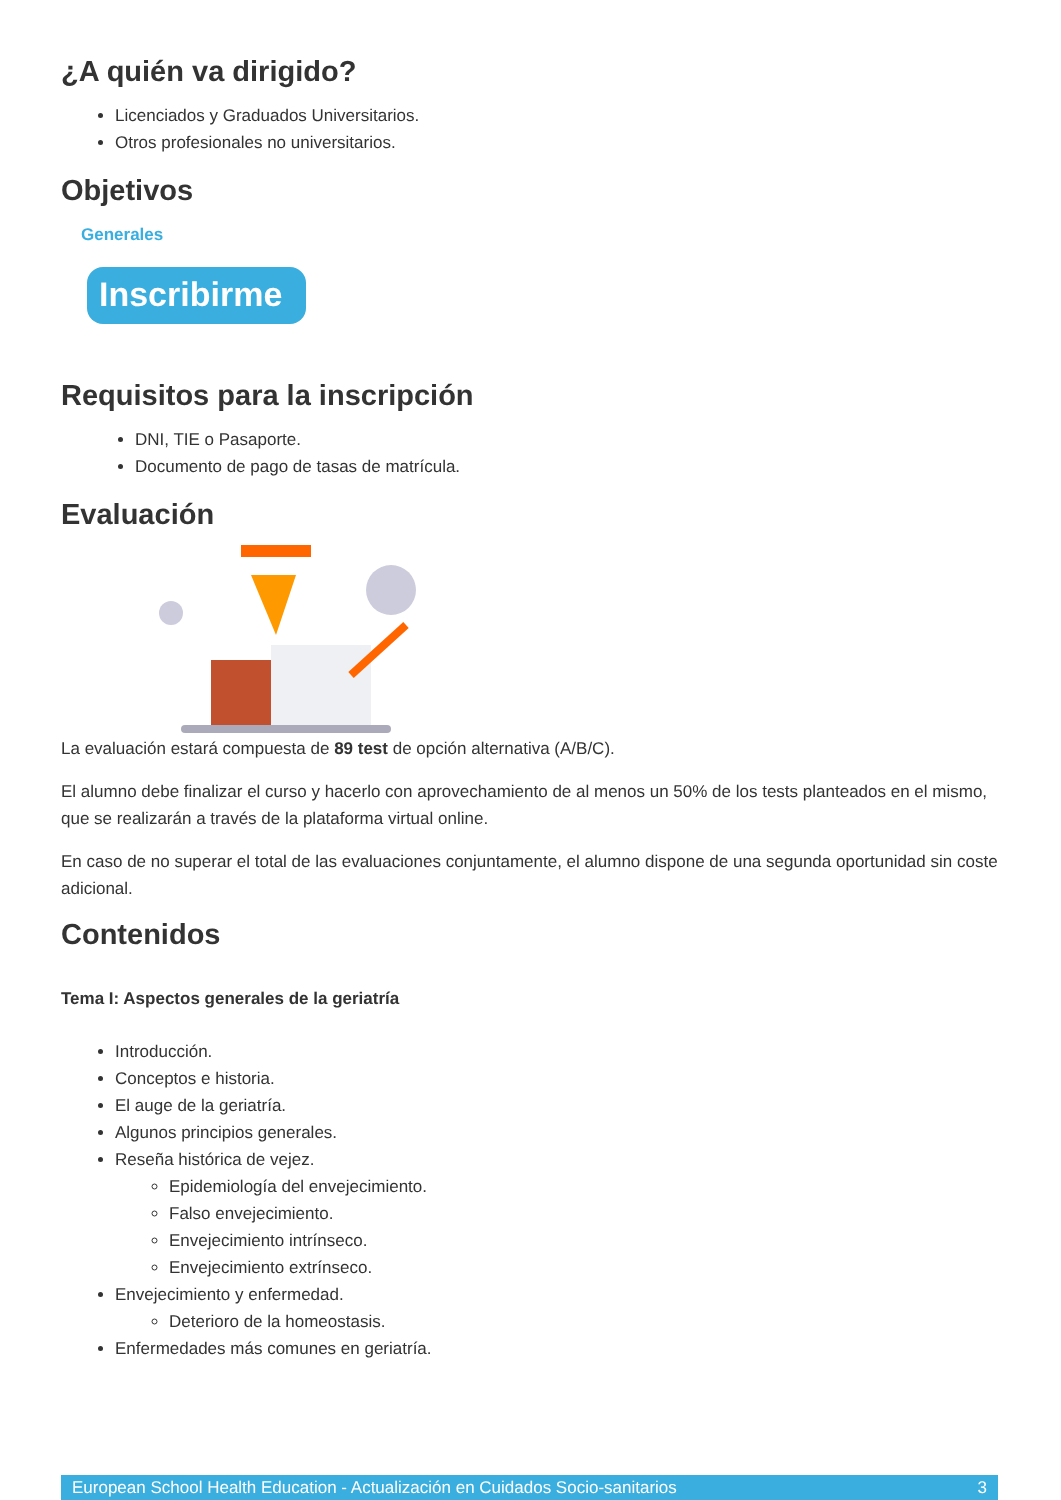¿A quién va dirigido?
Licenciados y Graduados Universitarios.
Otros profesionales no universitarios.
Objetivos
Generales
Inscribirme
Requisitos para la inscripción
DNI, TIE o Pasaporte.
Documento de pago de tasas de matrícula.
Evaluación
La evaluación estará compuesta de 89 test de opción alternativa (A/B/C).
El alumno debe finalizar el curso y hacerlo con aprovechamiento de al menos un 50% de los tests planteados en el mismo, que se realizarán a través de la plataforma virtual online.
En caso de no superar el total de las evaluaciones conjuntamente, el alumno dispone de una segunda oportunidad sin coste adicional.
Contenidos
Tema I: Aspectos generales de la geriatría
Introducción.
Conceptos e historia.
El auge de la geriatría.
Algunos principios generales.
Reseña histórica de vejez.
Epidemiología del envejecimiento.
Falso envejecimiento.
Envejecimiento intrínseco.
Envejecimiento extrínseco.
Envejecimiento y enfermedad.
Deterioro de la homeostasis.
Enfermedades más comunes en geriatría.
European School Health Education - Actualización en Cuidados Socio-sanitarios 3